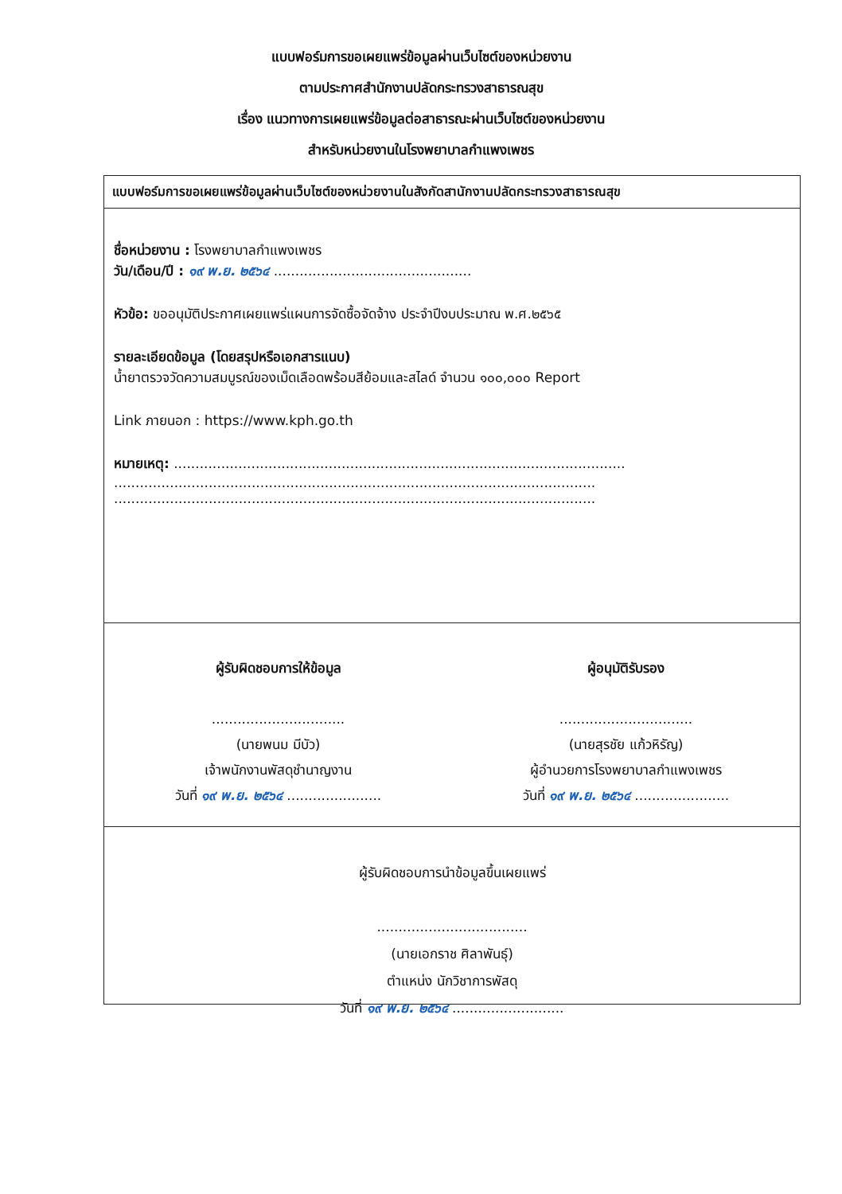แบบฟอร์มการขอเผยแพร่ข้อมูลผ่านเว็บไซต์ของหน่วยงาน
ตามประกาศสำนักงานปลัดกระทรวงสาธารณสุข
เรื่อง แนวทางการเผยแพร่ข้อมูลต่อสาธารณะผ่านเว็บไซต์ของหน่วยงาน
สำหรับหน่วยงานในโรงพยาบาลกำแพงเพชร
แบบฟอร์มการขอเผยแพร่ข้อมูลผ่านเว็บไซต์ของหน่วยงานในสังกัดสานักงานปลัดกระทรวงสาธารณสุข
ชื่อหน่วยงาน : โรงพยาบาลกำแพงเพชร
วัน/เดือน/ปี : ๑๙ พ.ย. ๒๕๖๔ ..............................................
หัวข้อ: ขออนุมัติประกาศเผยแพร่แผนการจัดซื้อจัดจ้าง ประจำปีงบประมาณ พ.ศ.๒๕๖๕
รายละเอียดข้อมูล (โดยสรุปหรือเอกสารแนบ)
น้ำยาตรวจวัดความสมบูรณ์ของเม็ดเลือดพร้อมสีย้อมและสไลด์ จำนวน ๑๐๐,๐๐๐ Report
Link ภายนอก : https://www.kph.go.th
หมายเหตุ: .........................................................................................................
................................................................................................................
................................................................................................................
ผู้รับผิดชอบการให้ข้อมูล
...............................
(นายพนม มีบัว)
เจ้าพนักงานพัสดุชำนาญงาน
วันที่ ๑๙ พ.ย. ๒๕๖๔ ......................
ผู้อนุมัติรับรอง
...............................
(นายสุรชัย แก้วหิรัญ)
ผู้อำนวยการโรงพยาบาลกำแพงเพชร
วันที่ ๑๙ พ.ย. ๒๕๖๔ ......................
ผู้รับผิดชอบการนำข้อมูลขึ้นเผยแพร่
...................................
(นายเอกราช ศิลาพันธุ์)
ตำแหน่ง นักวิชาการพัสดุ
วันที่ ๑๙ พ.ย. ๒๕๖๔ ..........................